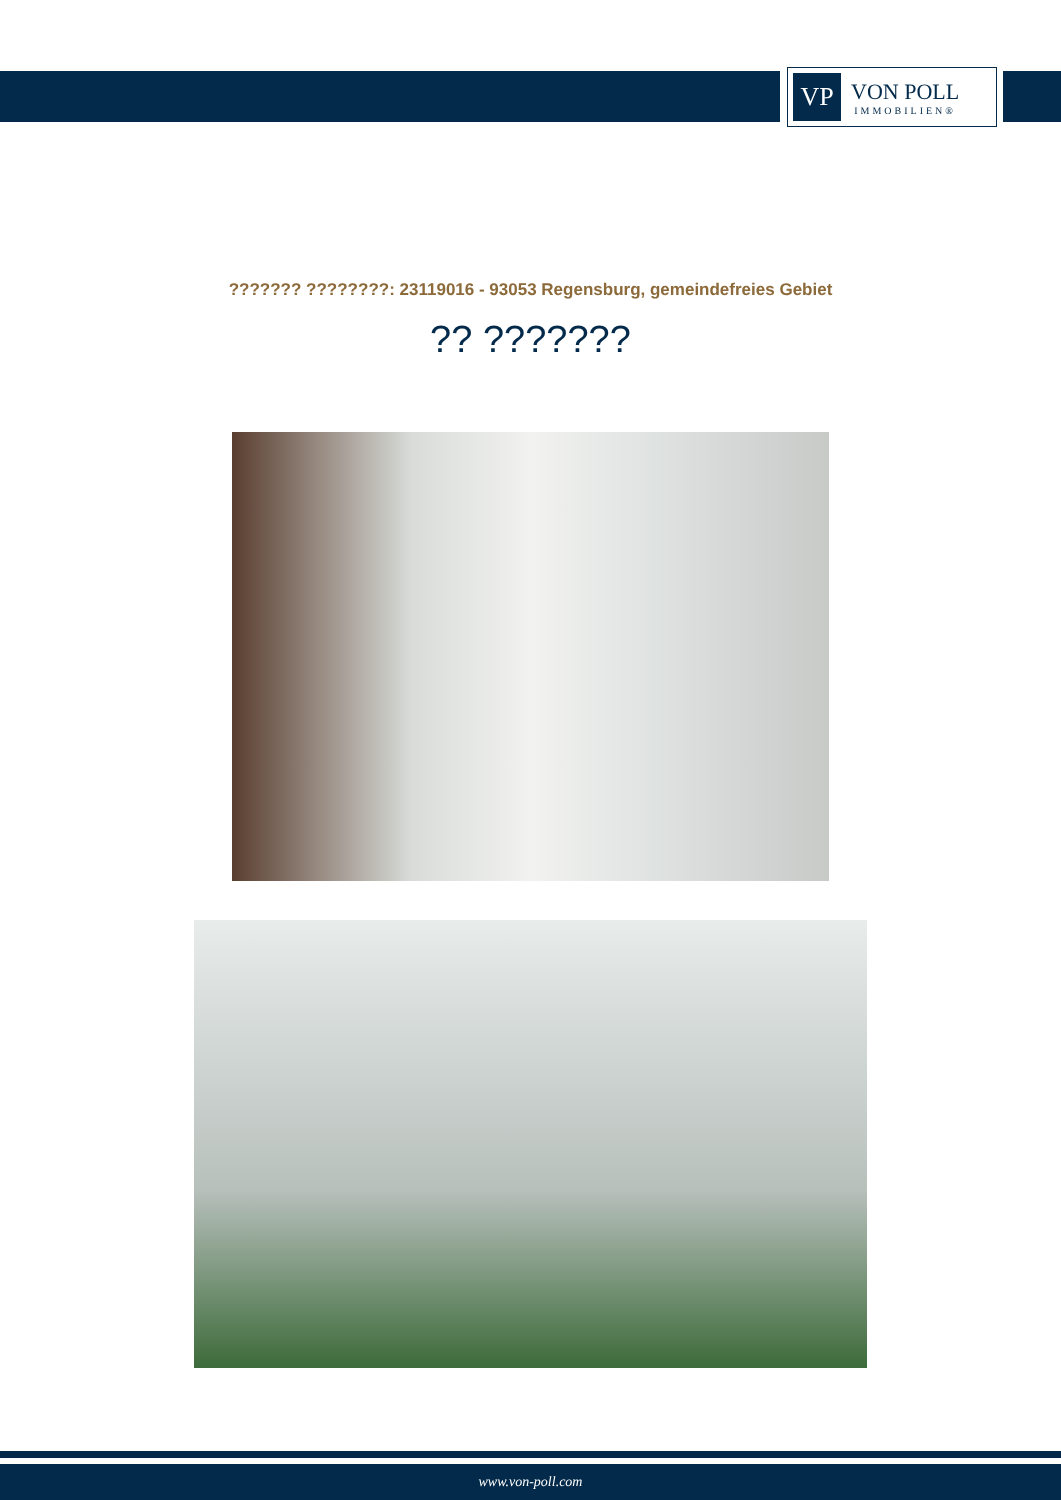VP
VON POLL
IMMOBILIEN®
??????? ????????: 23119016 - 93053 Regensburg, gemeindefreies Gebiet
?? ???????
www.von-poll.com